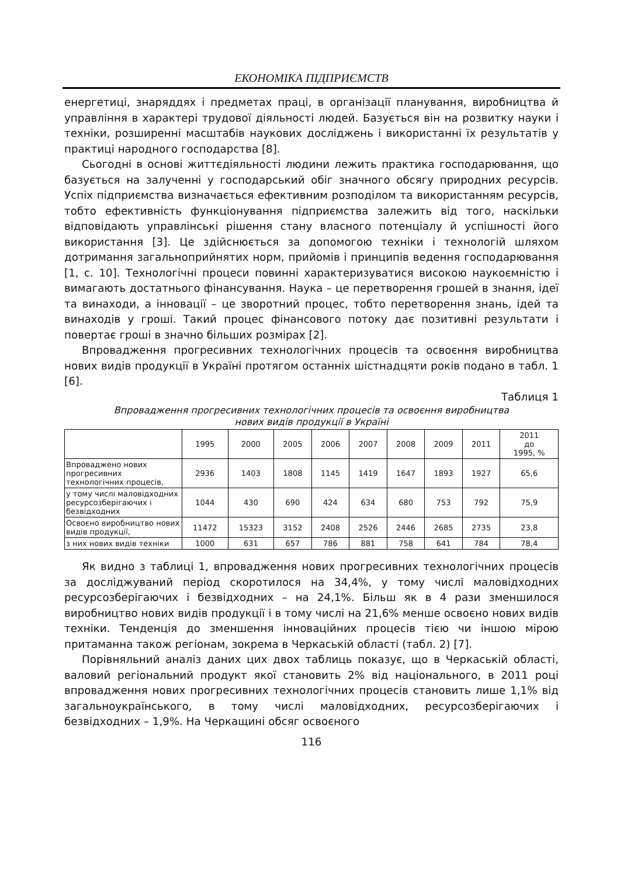ЕКОНОМІКА ПІДПРИЄМСТВ
енергетиці, знаряддях і предметах праці, в організації планування, виробництва й управління в характері трудової діяльності людей. Базується він на розвитку науки і техніки, розширенні масштабів наукових досліджень і використанні їх результатів у практиці народного господарства [8].
Сьогодні в основі життєдіяльності людини лежить практика господарювання, що базується на залученні у господарський обіг значного обсягу природних ресурсів. Успіх підприємства визначається ефективним розподілом та використанням ресурсів, тобто ефективність функціонування підприємства залежить від того, наскільки відповідають управлінські рішення стану власного потенціалу й успішності його використання [3]. Це здійснюється за допомогою техніки і технологій шляхом дотримання загальноприйнятих норм, прийомів і принципів ведення господарювання [1, с. 10]. Технологічні процеси повинні характеризуватися високою наукоємністю і вимагають достатнього фінансування. Наука – це перетворення грошей в знання, ідеї та винаходи, а інновації – це зворотний процес, тобто перетворення знань, ідей та винаходів у гроші. Такий процес фінансового потоку дає позитивні результати і повертає гроші в значно більших розмірах [2].
Впровадження прогресивних технологічних процесів та освоєння виробництва нових видів продукції в Україні протягом останніх шістнадцяти років подано в табл. 1 [6].
Таблиця 1
Впровадження прогресивних технологічних процесів та освоєння виробництва
нових видів продукції в Україні
| | 1995 | 2000 | 2005 | 2006 | 2007 | 2008 | 2009 | 2011 | 2011 до 1995, % |
| Впроваджено нових прогресивних технологічних процесів, | 2936 | 1403 | 1808 | 1145 | 1419 | 1647 | 1893 | 1927 | 65,6 |
| у тому числі маловідходних ресурсозберігаючих і безвідходних | 1044 | 430 | 690 | 424 | 634 | 680 | 753 | 792 | 75,9 |
| Освоєно виробництво нових видів продукції, | 11472 | 15323 | 3152 | 2408 | 2526 | 2446 | 2685 | 2735 | 23,8 |
| з них нових видів техніки | 1000 | 631 | 657 | 786 | 881 | 758 | 641 | 784 | 78,4 |
Як видно з таблиці 1, впровадження нових прогресивних технологічних процесів за досліджуваний період скоротилося на 34,4%, у тому числі маловідходних ресурсозберігаючих і безвідходних – на 24,1%. Більш як в 4 рази зменшилося виробництво нових видів продукції і в тому числі на 21,6% менше освоєно нових видів техніки. Тенденція до зменшення інноваційних процесів тією чи іншою мірою притаманна також регіонам, зокрема в Черкаській області (табл. 2) [7].
Порівняльний аналіз даних цих двох таблиць показує, що в Черкаській області, валовий регіональний продукт якої становить 2% від національного, в 2011 році впровадження нових прогресивних технологічних процесів становить лише 1,1% від загальноукраїнського, в тому числі маловідходних, ресурсозберігаючих і безвідходних – 1,9%. На Черкащині обсяг освоєного
116